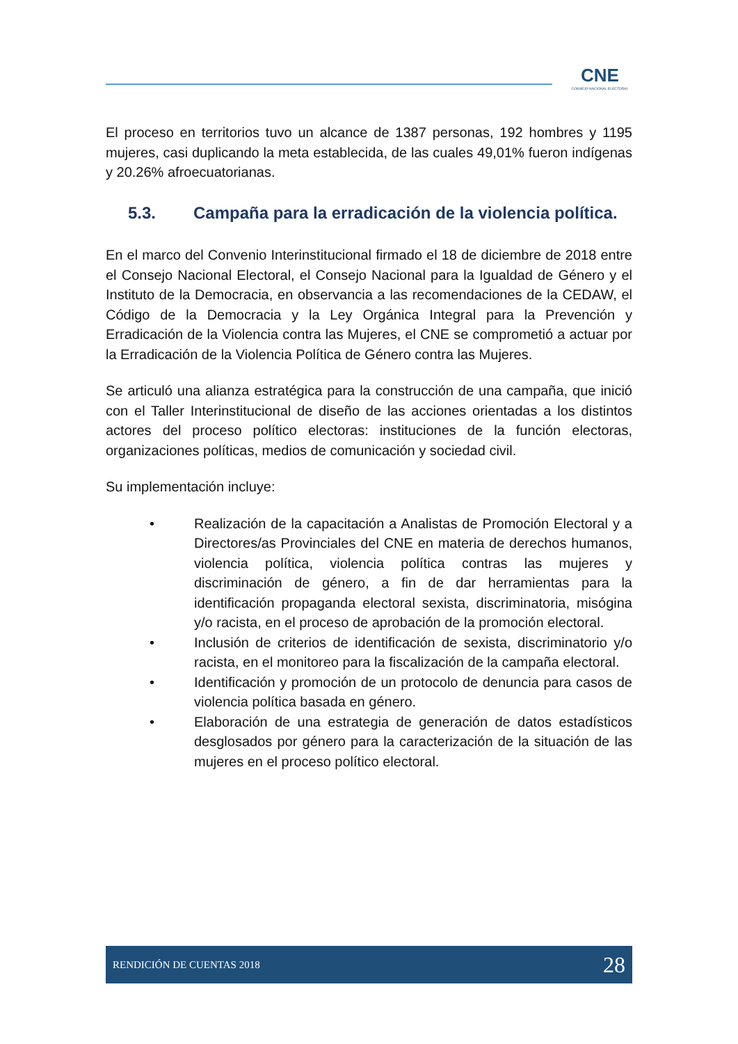CNE
CONSEJO NACIONAL ELECTORAL
El proceso en territorios tuvo un alcance de 1387 personas, 192 hombres y 1195 mujeres, casi duplicando la meta establecida, de las cuales 49,01% fueron indígenas y 20.26% afroecuatorianas.
5.3. Campaña para la erradicación de la violencia política.
En el marco del Convenio Interinstitucional firmado el 18 de diciembre de 2018 entre el Consejo Nacional Electoral, el Consejo Nacional para la Igualdad de Género y el Instituto de la Democracia, en observancia a las recomendaciones de la CEDAW, el Código de la Democracia y la Ley Orgánica Integral para la Prevención y Erradicación de la Violencia contra las Mujeres, el CNE se comprometió a actuar por la Erradicación de la Violencia Política de Género contra las Mujeres.
Se articuló una alianza estratégica para la construcción de una campaña, que inició con el Taller Interinstitucional de diseño de las acciones orientadas a los distintos actores del proceso político electoras: instituciones de la función electoras, organizaciones políticas, medios de comunicación y sociedad civil.
Su implementación incluye:
• Realización de la capacitación a Analistas de Promoción Electoral y a Directores/as Provinciales del CNE en materia de derechos humanos, violencia política, violencia política contras las mujeres y discriminación de género, a fin de dar herramientas para la identificación propaganda electoral sexista, discriminatoria, misógina y/o racista, en el proceso de aprobación de la promoción electoral.
• Inclusión de criterios de identificación de sexista, discriminatorio y/o racista, en el monitoreo para la fiscalización de la campaña electoral.
• Identificación y promoción de un protocolo de denuncia para casos de violencia política basada en género.
• Elaboración de una estrategia de generación de datos estadísticos desglosados por género para la caracterización de la situación de las mujeres en el proceso político electoral.
RENDICIÓN DE CUENTAS 2018 28